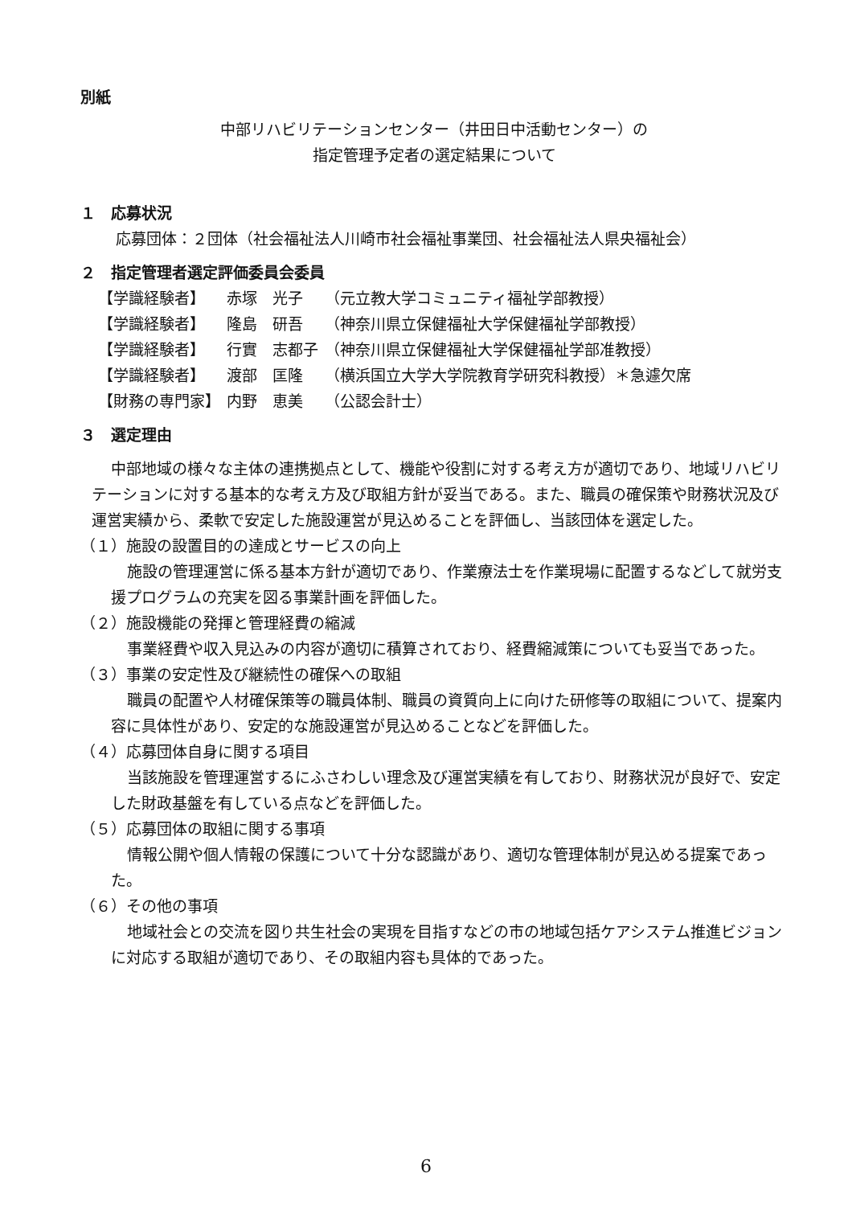別紙
中部リハビリテーションセンター（井田日中活動センター）の
指定管理予定者の選定結果について
１　応募状況
応募団体：２団体（社会福祉法人川崎市社会福祉事業団、社会福祉法人県央福祉会）
２　指定管理者選定評価委員会委員
| 【学識経験者】 | 赤塚 光子 | （元立教大学コミュニティ福祉学部教授） |
| 【学識経験者】 | 隆島 研吾 | （神奈川県立保健福祉大学保健福祉学部教授） |
| 【学識経験者】 | 行實 志都子 | （神奈川県立保健福祉大学保健福祉学部准教授） |
| 【学識経験者】 | 渡部 匡隆 | （横浜国立大学大学院教育学研究科教授）＊急遽欠席 |
| 【財務の専門家】 | 内野 恵美 | （公認会計士） |
３　選定理由
中部地域の様々な主体の連携拠点として、機能や役割に対する考え方が適切であり、地域リハビリテーションに対する基本的な考え方及び取組方針が妥当である。また、職員の確保策や財務状況及び運営実績から、柔軟で安定した施設運営が見込めることを評価し、当該団体を選定した。
（１）施設の設置目的の達成とサービスの向上
施設の管理運営に係る基本方針が適切であり、作業療法士を作業現場に配置するなどして就労支援プログラムの充実を図る事業計画を評価した。
（２）施設機能の発揮と管理経費の縮減
事業経費や収入見込みの内容が適切に積算されており、経費縮減策についても妥当であった。
（３）事業の安定性及び継続性の確保への取組
職員の配置や人材確保策等の職員体制、職員の資質向上に向けた研修等の取組について、提案内容に具体性があり、安定的な施設運営が見込めることなどを評価した。
（４）応募団体自身に関する項目
当該施設を管理運営するにふさわしい理念及び運営実績を有しており、財務状況が良好で、安定した財政基盤を有している点などを評価した。
（５）応募団体の取組に関する事項
情報公開や個人情報の保護について十分な認識があり、適切な管理体制が見込める提案であった。
（６）その他の事項
地域社会との交流を図り共生社会の実現を目指すなどの市の地域包括ケアシステム推進ビジョンに対応する取組が適切であり、その取組内容も具体的であった。
6